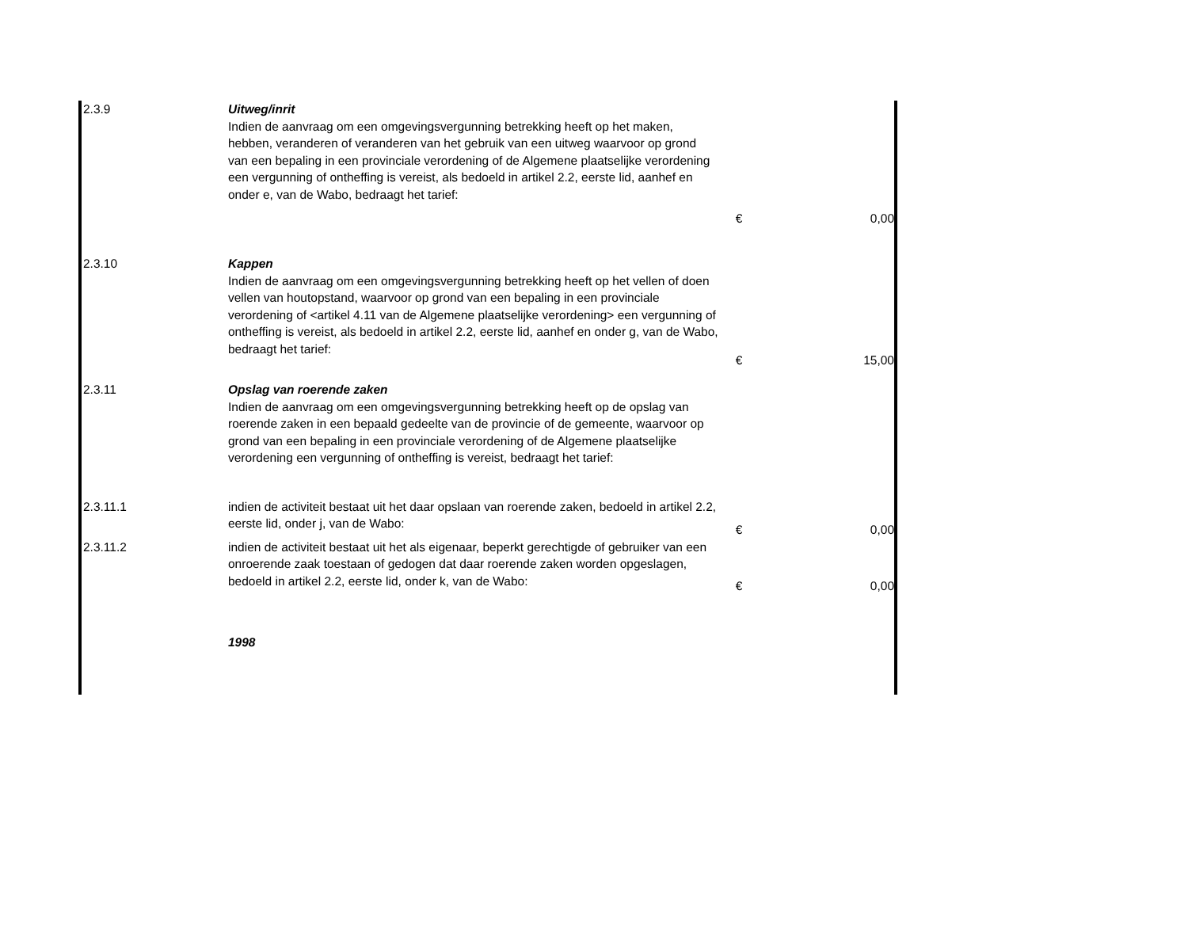| 2.3.9 | Uitweg/inrit Indien de aanvraag om een omgevingsvergunning betrekking heeft op het maken, hebben, veranderen of veranderen van het gebruik van een uitweg waarvoor op grond van een bepaling in een provinciale verordening of de Algemene plaatselijke verordening een vergunning of ontheffing is vereist, als bedoeld in artikel 2.2, eerste lid, aanhef en onder e, van de Wabo, bedraagt het tarief: | € | 0,00 |
| 2.3.10 | Kappen Indien de aanvraag om een omgevingsvergunning betrekking heeft op het vellen of doen vellen van houtopstand, waarvoor op grond van een bepaling in een provinciale verordening of <artikel 4.11 van de Algemene plaatselijke verordening> een vergunning of ontheffing is vereist, als bedoeld in artikel 2.2, eerste lid, aanhef en onder g, van de Wabo, bedraagt het tarief: | € | 15,00 |
| 2.3.11 | Opslag van roerende zaken Indien de aanvraag om een omgevingsvergunning betrekking heeft op de opslag van roerende zaken in een bepaald gedeelte van de provincie of de gemeente, waarvoor op grond van een bepaling in een provinciale verordening of de Algemene plaatselijke verordening een vergunning of ontheffing is vereist, bedraagt het tarief: | | |
| 2.3.11.1 | indien de activiteit bestaat uit het daar opslaan van roerende zaken, bedoeld in artikel 2.2, eerste lid, onder j, van de Wabo: | € | 0,00 |
| 2.3.11.2 | indien de activiteit bestaat uit het als eigenaar, beperkt gerechtigde of gebruiker van een onroerende zaak toestaan of gedogen dat daar roerende zaken worden opgeslagen, bedoeld in artikel 2.2, eerste lid, onder k, van de Wabo: | € | 0,00 |
| | 1998 | | |